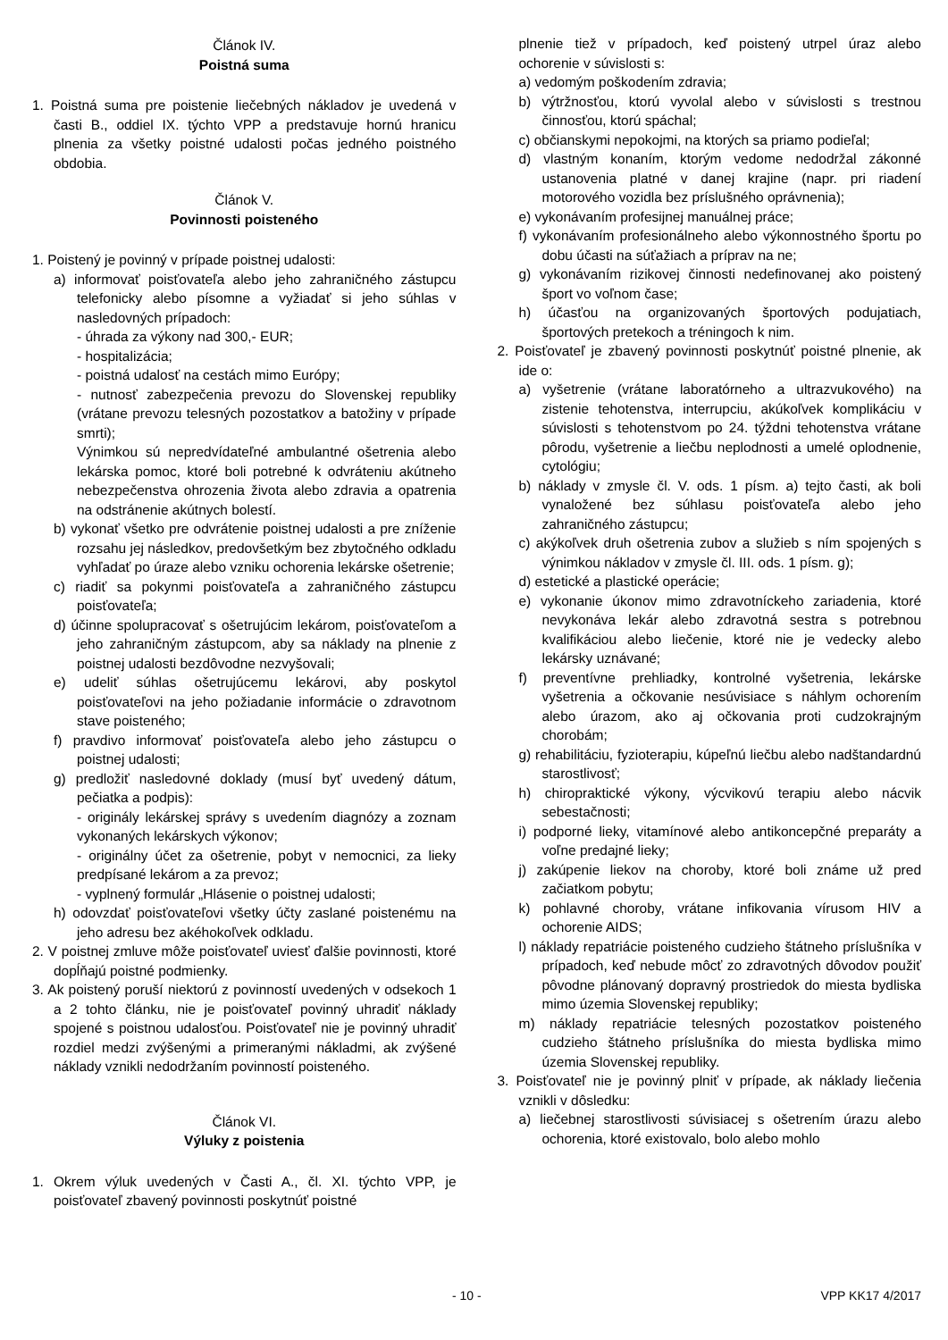Článok IV.
Poistná suma
1. Poistná suma pre poistenie liečebných nákladov je uvedená v časti B., oddiel IX. týchto VPP a predstavuje hornú hranicu plnenia za všetky poistné udalosti počas jedného poistného obdobia.
Článok V.
Povinnosti poisteného
1. Poistený je povinný v prípade poistnej udalosti:
a) informovať poisťovateľa alebo jeho zahraničného zástupcu telefonicky alebo písomne a vyžiadať si jeho súhlas v nasledovných prípadoch:
- úhrada za výkony nad 300,- EUR;
- hospitalizácia;
- poistná udalosť na cestách mimo Európy;
- nutnosť zabezpečenia prevozu do Slovenskej republiky (vrátane prevozu telesných pozostatkov a batožiny v prípade smrti);
Výnimkou sú nepredvídateľné ambulantné ošetrenia alebo lekárska pomoc, ktoré boli potrebné k odvráteniu akútneho nebezpečenstva ohrozenia života alebo zdravia a opatrenia na odstránenie akútnych bolestí.
b) vykonať všetko pre odvrátenie poistnej udalosti a pre zníženie rozsahu jej následkov, predovšetkým bez zbytočného odkladu vyhľadať po úraze alebo vzniku ochorenia lekárske ošetrenie;
c) riadiť sa pokynmi poisťovateľa a zahraničného zástupcu poisťovateľa;
d) účinne spolupracovať s ošetrujúcim lekárom, poisťovateľom a jeho zahraničným zástupcom, aby sa náklady na plnenie z poistnej udalosti bezdôvodne nezvyšovali;
e) udeliť súhlas ošetrujúcemu lekárovi, aby poskytol poisťovateľovi na jeho požiadanie informácie o zdravotnom stave poisteného;
f) pravdivo informovať poisťovateľa alebo jeho zástupcu o poistnej udalosti;
g) predložiť nasledovné doklady (musí byť uvedený dátum, pečiatka a podpis):
- originály lekárskej správy s uvedením diagnózy a zoznam vykonaných lekárskych výkonov;
- originálny účet za ošetrenie, pobyt v nemocnici, za lieky predpísané lekárom a za prevoz;
- vyplnený formulár „Hlásenie o poistnej udalosti;
h) odovzdať poisťovateľovi všetky účty zaslané poistenému na jeho adresu bez akéhokoľvek odkladu.
2. V poistnej zmluve môže poisťovateľ uviesť ďalšie povinnosti, ktoré dopĺňajú poistné podmienky.
3. Ak poistený poruší niektorú z povinností uvedených v odsekoch 1 a 2 tohto článku, nie je poisťovateľ povinný uhradiť náklady spojené s poistnou udalosťou. Poisťovateľ nie je povinný uhradiť rozdiel medzi zvýšenými a primeranými nákladmi, ak zvýšené náklady vznikli nedodržaním povinností poisteného.
Článok VI.
Výluky z poistenia
1. Okrem výluk uvedených v Časti A., čl. XI. týchto VPP, je poisťovateľ zbavený povinnosti poskytnúť poistné
plnenie tiež v prípadoch, keď poistený utrpel úraz alebo ochorenie v súvislosti s:
a) vedomým poškodením zdravia;
b) výtržnosťou, ktorú vyvolal alebo v súvislosti s trestnou činnosťou, ktorú spáchal;
c) občianskymi nepokojmi, na ktorých sa priamo podieľal;
d) vlastným konaním, ktorým vedome nedodržal zákonné ustanovenia platné v danej krajine (napr. pri riadení motorového vozidla bez príslušného oprávnenia);
e) vykonávaním profesijnej manuálnej práce;
f) vykonávaním profesionálneho alebo výkonnostného športu po dobu účasti na súťažiach a príprav na ne;
g) vykonávaním rizikovej činnosti nedefinovanej ako poistený šport vo voľnom čase;
h) účasťou na organizovaných športových podujatiach, športových pretekoch a tréningoch k nim.
2. Poisťovateľ je zbavený povinnosti poskytnúť poistné plnenie, ak ide o:
a) vyšetrenie (vrátane laboratórneho a ultrazvukového) na zistenie tehotenstva, interrupciu, akúkoľvek komplikáciu v súvislosti s tehotenstvom po 24. týždni tehotenstva vrátane pôrodu, vyšetrenie a liečbu neplodnosti a umelé oplodnenie, cytológiu;
b) náklady v zmysle čl. V. ods. 1 písm. a) tejto časti, ak boli vynaložené bez súhlasu poisťovateľa alebo jeho zahraničného zástupcu;
c) akýkoľvek druh ošetrenia zubov a služieb s ním spojených s výnimkou nákladov v zmysle čl. III. ods. 1 písm. g);
d) estetické a plastické operácie;
e) vykonanie úkonov mimo zdravotníckeho zariadenia, ktoré nevykonáva lekár alebo zdravotná sestra s potrebnou kvalifikáciou alebo liečenie, ktoré nie je vedecky alebo lekársky uznávané;
f) preventívne prehliadky, kontrolné vyšetrenia, lekárske vyšetrenia a očkovanie nesúvisiace s náhlym ochorením alebo úrazom, ako aj očkovania proti cudzokrajným chorobám;
g) rehabilitáciu, fyzioterapiu, kúpeľnú liečbu alebo nadštandardnú starostlivosť;
h) chiropraktické výkony, výcvikovú terapiu alebo nácvik sebestačnosti;
i) podporné lieky, vitamínové alebo antikoncepčné preparáty a voľne predajné lieky;
j) zakúpenie liekov na choroby, ktoré boli známe už pred začiatkom pobytu;
k) pohlavné choroby, vrátane infikovania vírusom HIV a ochorenie AIDS;
l) náklady repatriácie poisteného cudzieho štátneho príslušníka v prípadoch, keď nebude môcť zo zdravotných dôvodov použiť pôvodne plánovaný dopravný prostriedok do miesta bydliska mimo územia Slovenskej republiky;
m) náklady repatriácie telesných pozostatkov poisteného cudzieho štátneho príslušníka do miesta bydliska mimo územia Slovenskej republiky.
3. Poisťovateľ nie je povinný plniť v prípade, ak náklady liečenia vznikli v dôsledku:
a) liečebnej starostlivosti súvisiacej s ošetrením úrazu alebo ochorenia, ktoré existovalo, bolo alebo mohlo
- 10 - VPP KK17 4/2017